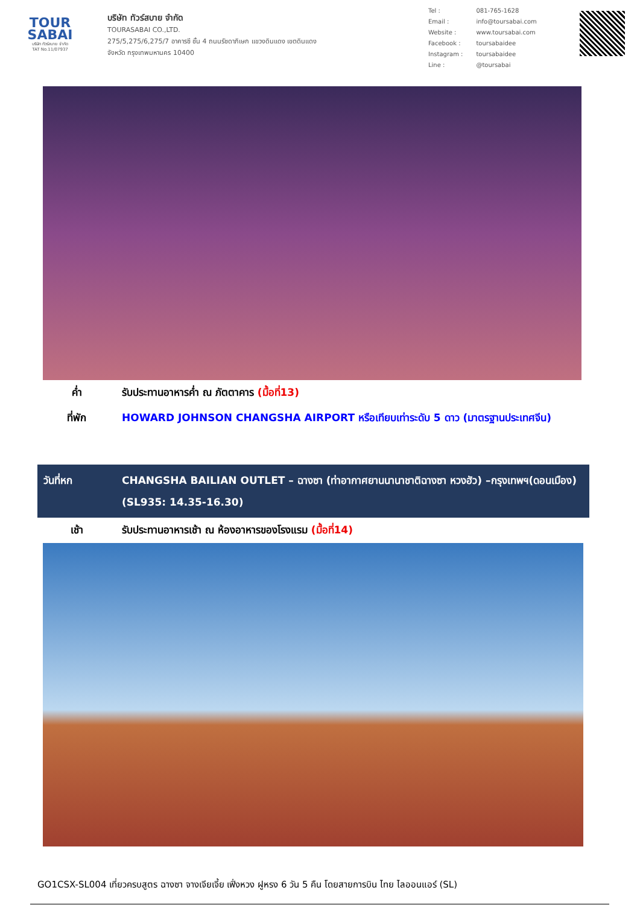TOUR
SABAI
บริษัท ทัวร์สบาย จำกัด
TAT No.11/07937
บริษัท ทัวร์สบาย จำกัด
TOURASABAI CO.,LTD.
275/5,275/6,275/7 อาคารซี ชั้น 4 ถนนรัชดาภิเษก แขวงดินแดง เขตดินแดง
จังหวัด กรุงเทพมหานคร 10400
| Tel : | 081-765-1628 |
| Email : | info@toursabai.com |
| Website : | www.toursabai.com |
| Facebook : | toursabaidee |
| Instagram : | toursabaidee |
| Line : | @toursabai |
| ค่ำ | รับประทานอาหารค่ำ ณ ภัตตาคาร (มื้อที่13) |
| ที่พัก | HOWARD JOHNSON CHANGSHA AIRPORT หรือเทียบเท่าระดับ 5 ดาว (มาตรฐานประเทศจีน) |
| วันที่หก | CHANGSHA BAILIAN OUTLET – ฉางซา (ท่าอากาศยานนานาชาติฉางซา หวงฮัว) –กรุงเทพฯ(ดอนเมือง) (SL935: 14.35-16.30) |
| เช้า | รับประทานอาหารเช้า ณ ห้องอาหารของโรงแรม (มื้อที่14) |
GO1CSX-SL004 เที่ยวครบสูตร ฉางซา จางเจียเจี้ย เฟิ่งหวง ฝูหรง 6 วัน 5 คืน โดยสายการบิน ไทย ไลออนแอร์ (SL)